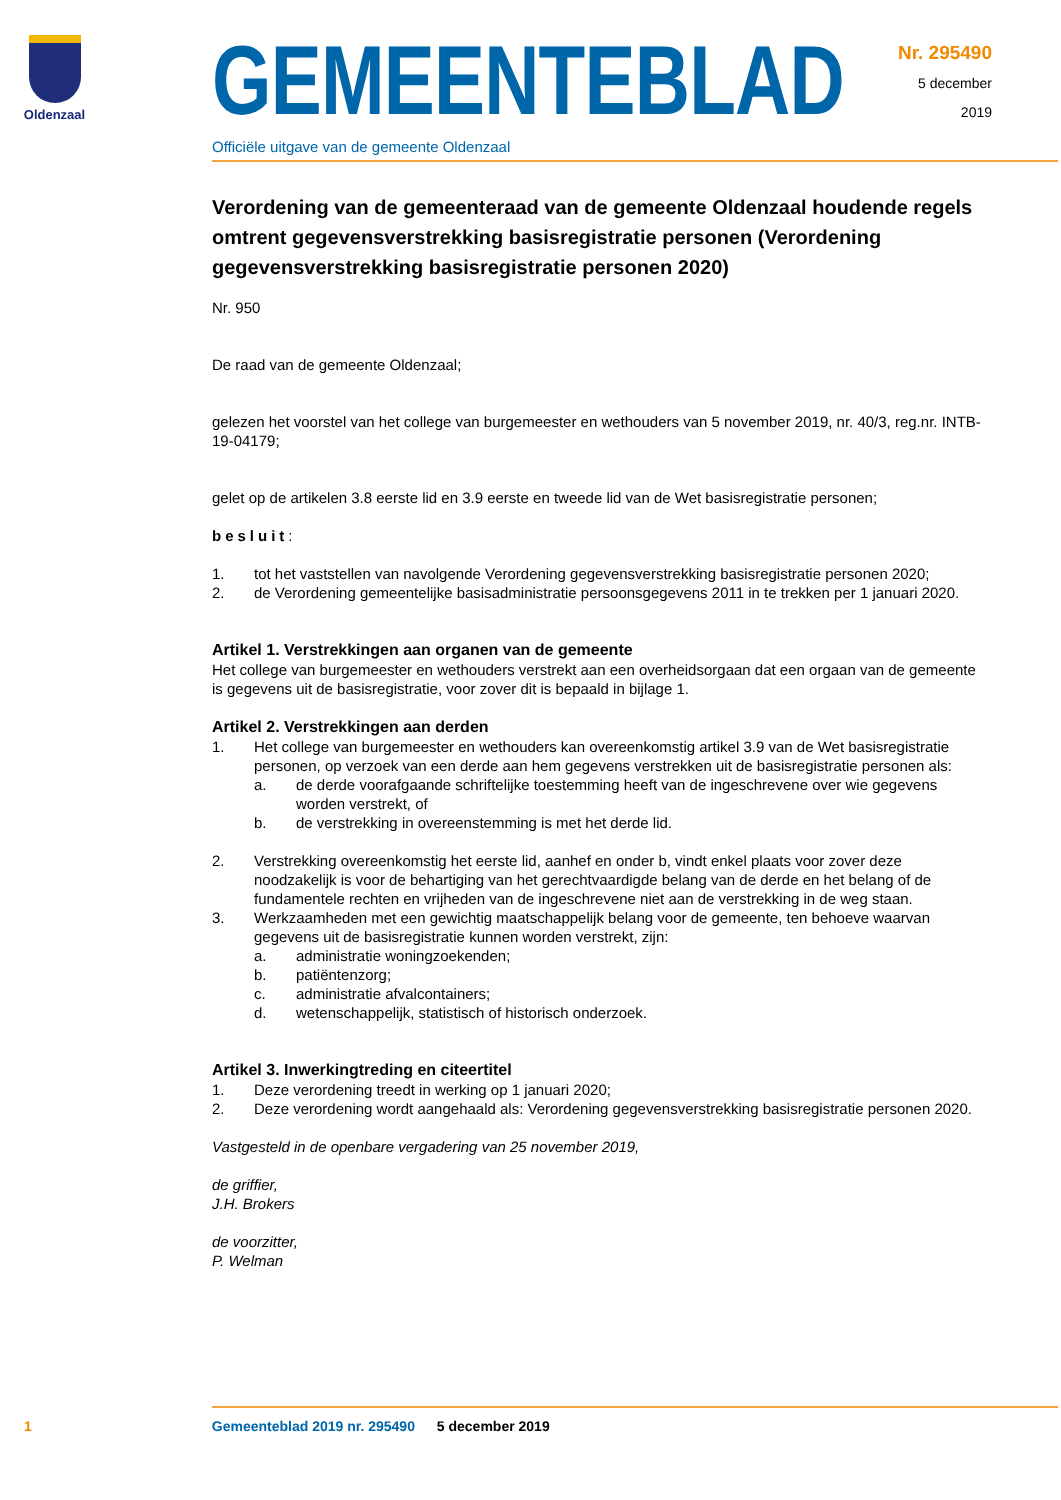Oldenzaal
GEMEENTEBLAD
Officiële uitgave van de gemeente Oldenzaal
Nr. 295490
5 december
2019
Verordening van de gemeenteraad van de gemeente Oldenzaal houdende regels omtrent gegevensverstrekking basisregistratie personen (Verordening gegevensverstrekking basisregistratie personen 2020)
Nr. 950
De raad van de gemeente Oldenzaal;
gelezen het voorstel van het college van burgemeester en wethouders van 5 november 2019, nr. 40/3, reg.nr. INTB-19-04179;
gelet op de artikelen 3.8 eerste lid en 3.9 eerste en tweede lid van de Wet basisregistratie personen;
besluit:
1. tot het vaststellen van navolgende Verordening gegevensverstrekking basisregistratie personen 2020;
2. de Verordening gemeentelijke basisadministratie persoonsgegevens 2011 in te trekken per 1 januari 2020.
Artikel 1. Verstrekkingen aan organen van de gemeente
Het college van burgemeester en wethouders verstrekt aan een overheidsorgaan dat een orgaan van de gemeente is gegevens uit de basisregistratie, voor zover dit is bepaald in bijlage 1.
Artikel 2. Verstrekkingen aan derden
1. Het college van burgemeester en wethouders kan overeenkomstig artikel 3.9 van de Wet basisregistratie personen, op verzoek van een derde aan hem gegevens verstrekken uit de basisregistratie personen als:
a. de derde voorafgaande schriftelijke toestemming heeft van de ingeschrevene over wie gegevens worden verstrekt, of
b. de verstrekking in overeenstemming is met het derde lid.
2. Verstrekking overeenkomstig het eerste lid, aanhef en onder b, vindt enkel plaats voor zover deze noodzakelijk is voor de behartiging van het gerechtvaardigde belang van de derde en het belang of de fundamentele rechten en vrijheden van de ingeschrevene niet aan de verstrekking in de weg staan.
3. Werkzaamheden met een gewichtig maatschappelijk belang voor de gemeente, ten behoeve waarvan gegevens uit de basisregistratie kunnen worden verstrekt, zijn:
a. administratie woningzoekenden;
b. patiëntenzorg;
c. administratie afvalcontainers;
d. wetenschappelijk, statistisch of historisch onderzoek.
Artikel 3. Inwerkingtreding en citeertitel
1. Deze verordening treedt in werking op 1 januari 2020;
2. Deze verordening wordt aangehaald als: Verordening gegevensverstrekking basisregistratie personen 2020.
Vastgesteld in de openbare vergadering van 25 november 2019,
de griffier,
J.H. Brokers
de voorzitter,
P. Welman
1 Gemeenteblad 2019 nr. 295490 5 december 2019